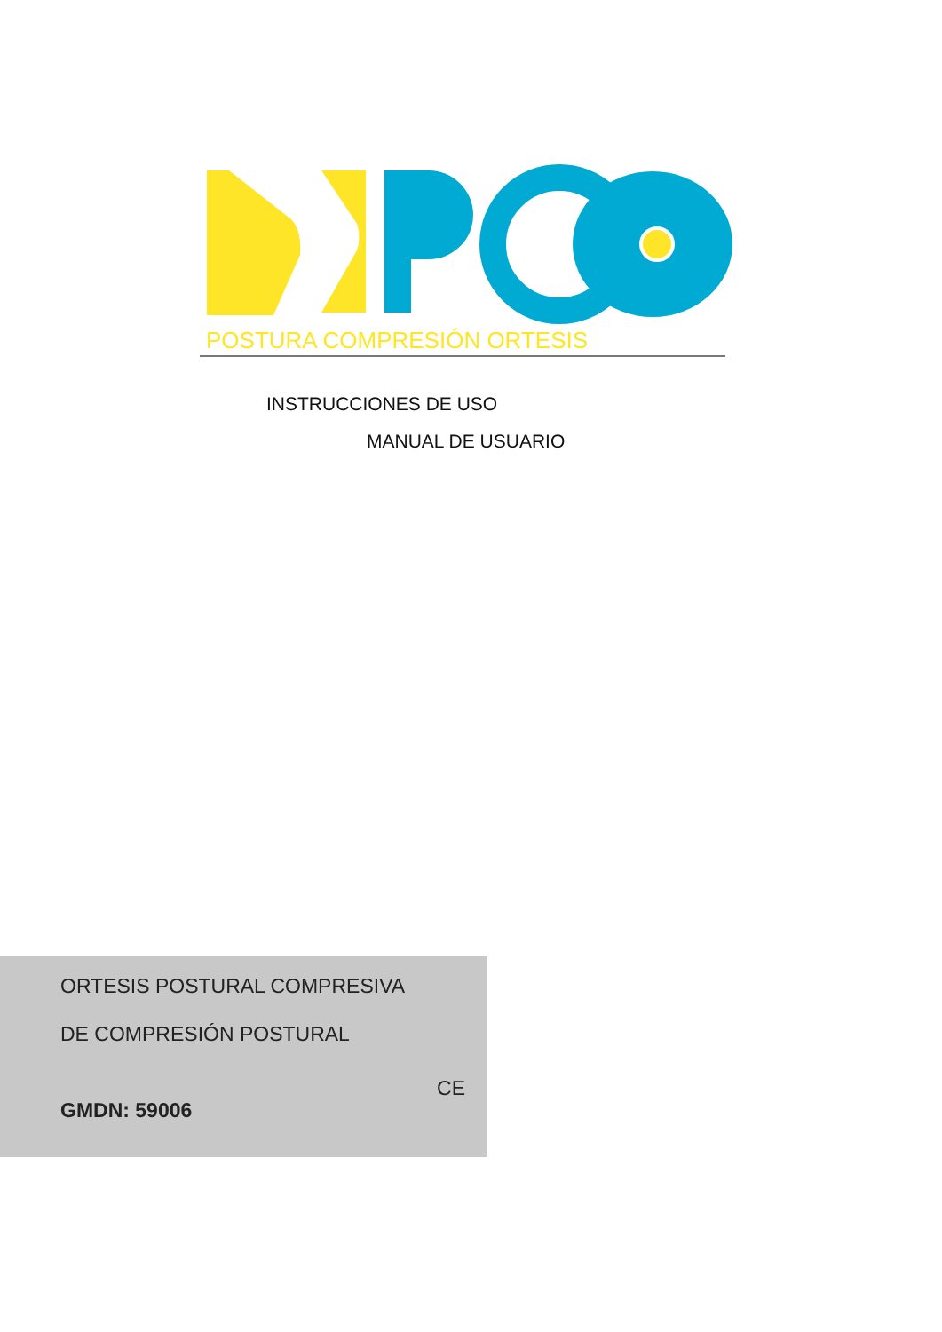POSTURA COMPRESIÓN ORTESIS
INSTRUCCIONES DE USO
MANUAL DE USUARIO
ORTESIS POSTURAL COMPRESIVA
DE COMPRESIÓN POSTURAL
GMDN: 59006
CE